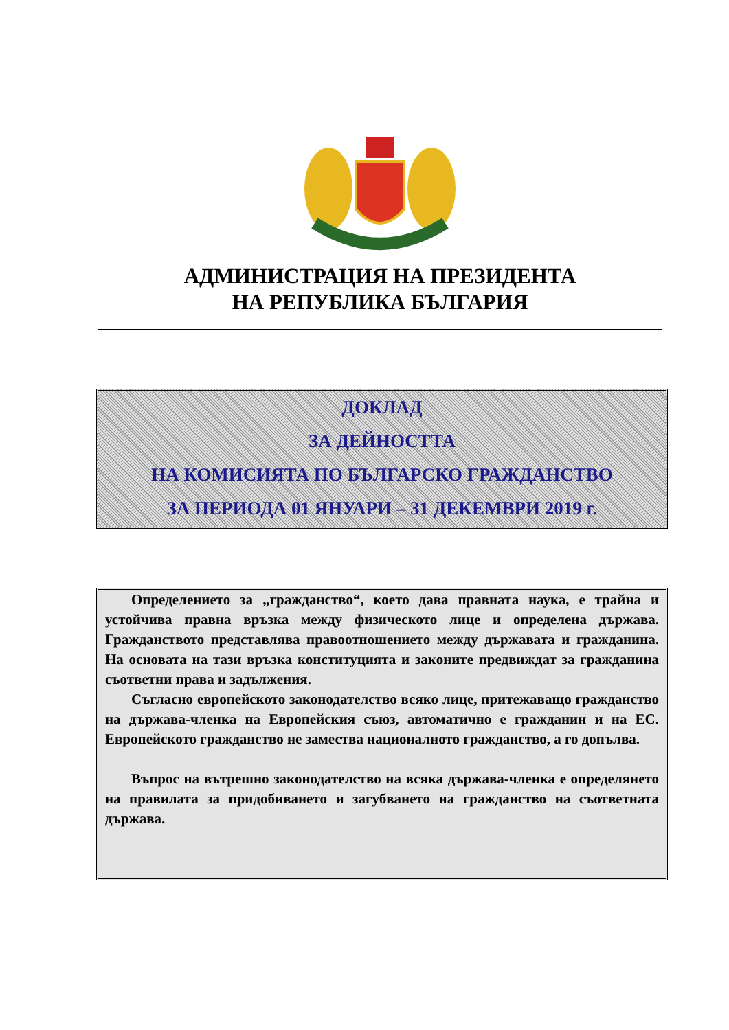АДМИНИСТРАЦИЯ НА ПРЕЗИДЕНТА
НА РЕПУБЛИКА БЪЛГАРИЯ
ДОКЛАД
ЗА ДЕЙНОСТТА
НА КОМИСИЯТА ПО БЪЛГАРСКО ГРАЖДАНСТВО
ЗА ПЕРИОДА 01 ЯНУАРИ – 31 ДЕКЕМВРИ 2019 г.
Определението за „гражданство“, което дава правната наука, е трайна и устойчива правна връзка между физическото лице и определена държава. Гражданството представлява правоотношението между държавата и гражданина. На основата на тази връзка конституцията и законите предвиждат за гражданина съответни права и задължения.
Съгласно европейското законодателство всяко лице, притежаващо гражданство на държава-членка на Европейския съюз, автоматично е гражданин и на ЕС. Европейското гражданство не замества националното гражданство, а го допълва.
Въпрос на вътрешно законодателство на всяка държава-членка е определянето на правилата за придобиването и загубването на гражданство на съответната държава.